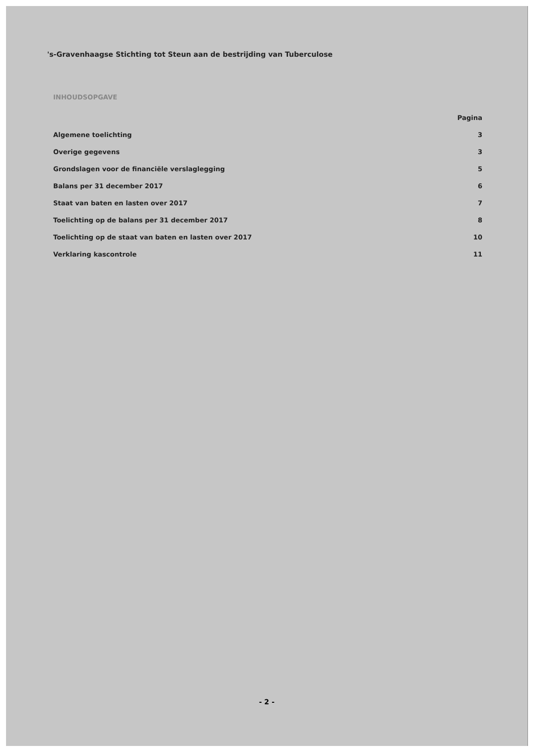's-Gravenhaagse Stichting tot Steun aan de bestrijding van Tuberculose
INHOUDSOPGAVE
| | Pagina |
| Algemene toelichting | 3 |
| Overige gegevens | 3 |
| Grondslagen voor de financiële verslaglegging | 5 |
| Balans per 31 december 2017 | 6 |
| Staat van baten en lasten over 2017 | 7 |
| Toelichting op de balans per 31 december 2017 | 8 |
| Toelichting op de staat van baten en lasten over 2017 | 10 |
| Verklaring kascontrole | 11 |
- 2 -